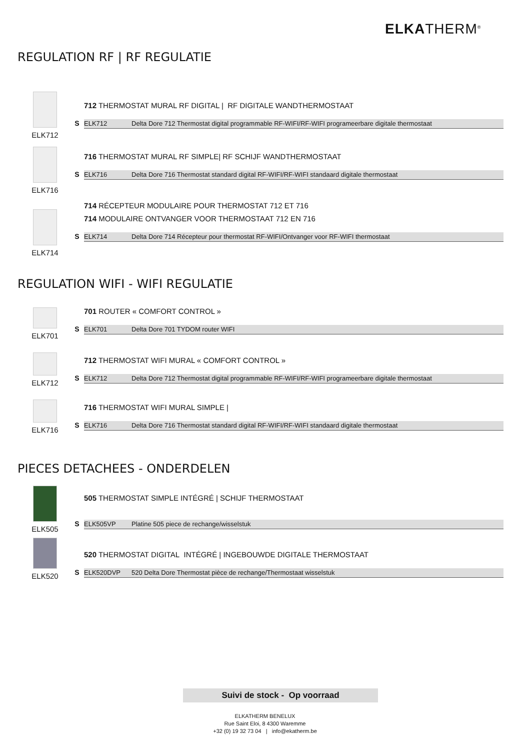ELKATHERM<sup>®</sup>
REGULATION RF | RF REGULATIE
ELK712
712 THERMOSTAT MURAL RF DIGITAL | RF DIGITALE WANDTHERMOSTAAT
S
ELK712 Delta Dore 712 Thermostat digital programmable RF-WIFI/RF-WIFI programeerbare digitale thermostaat
ELK716
716 THERMOSTAT MURAL RF SIMPLE| RF SCHIJF WANDTHERMOSTAAT
S
ELK716 Delta Dore 716 Thermostat standard digital RF-WIFI/RF-WIFI standaard digitale thermostaat
ELK714
714 RÉCEPTEUR MODULAIRE POUR THERMOSTAT 712 ET 716
714 MODULAIRE ONTVANGER VOOR THERMOSTAAT 712 EN 716
S
ELK714 Delta Dore 714 Récepteur pour thermostat RF-WIFI/Ontvanger voor RF-WIFI thermostaat
REGULATION WIFI - WIFI REGULATIE
ELK701
701 ROUTER « COMFORT CONTROL »
S
ELK701 Delta Dore 701 TYDOM router WIFI
ELK712
712 THERMOSTAT WIFI MURAL « COMFORT CONTROL »
S
ELK712 Delta Dore 712 Thermostat digital programmable RF-WIFI/RF-WIFI programeerbare digitale thermostaat
ELK716
716 THERMOSTAT WIFI MURAL SIMPLE |
S
ELK716 Delta Dore 716 Thermostat standard digital RF-WIFI/RF-WIFI standaard digitale thermostaat
PIECES DETACHEES - ONDERDELEN
ELK505
505 THERMOSTAT SIMPLE INTÉGRÉ | SCHIJF THERMOSTAAT
S
ELK505VP Platine 505 piece de rechange/wisselstuk
ELK520
520 THERMOSTAT DIGITAL INTÉGRÉ | INGEBOUWDE DIGITALE THERMOSTAAT
S
ELK520DVP 520 Delta Dore Thermostat pièce de rechange/Thermostaat wisselstuk
Suivi de stock - Op voorraad
ELKATHERM BENELUX
Rue Saint Eloi, 8 4300 Waremme
+32 (0) 19 32 73 04 | info@ekatherm.be